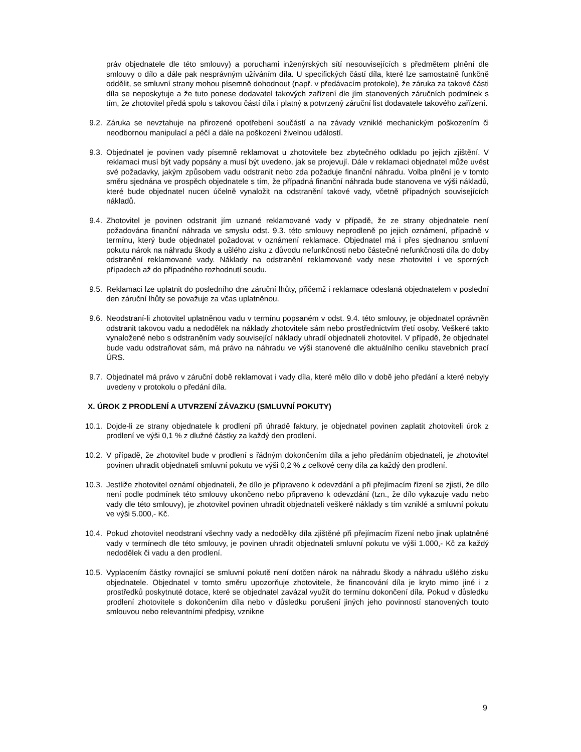práv objednatele dle této smlouvy) a poruchami inženýrských sítí nesouvisejících s předmětem plnění dle smlouvy o dílo a dále pak nesprávným užíváním díla. U specifických částí díla, které lze samostatně funkčně oddělit, se smluvní strany mohou písemně dohodnout (např. v předávacím protokole), že záruka za takové části díla se neposkytuje a že tuto ponese dodavatel takových zařízení dle jím stanovených záručních podmínek s tím, že zhotovitel předá spolu s takovou částí díla i platný a potvrzený záruční list dodavatele takového zařízení.
9.2. Záruka se nevztahuje na přirozené opotřebení součástí a na závady vzniklé mechanickým poškozením či neodbornou manipulací a péčí a dále na poškození živelnou událostí.
9.3. Objednatel je povinen vady písemně reklamovat u zhotovitele bez zbytečného odkladu po jejich zjištění. V reklamaci musí být vady popsány a musí být uvedeno, jak se projevují. Dále v reklamaci objednatel může uvést své požadavky, jakým způsobem vadu odstranit nebo zda požaduje finanční náhradu. Volba plnění je v tomto směru sjednána ve prospěch objednatele s tím, že případná finanční náhrada bude stanovena ve výši nákladů, které bude objednatel nucen účelně vynaložit na odstranění takové vady, včetně případných souvisejících nákladů.
9.4. Zhotovitel je povinen odstranit jím uznané reklamované vady v případě, že ze strany objednatele není požadována finanční náhrada ve smyslu odst. 9.3. této smlouvy neprodleně po jejich oznámení, případně v termínu, který bude objednatel požadovat v oznámení reklamace. Objednatel má i přes sjednanou smluvní pokutu nárok na náhradu škody a ušlého zisku z důvodu nefunkčnosti nebo částečné nefunkčnosti díla do doby odstranění reklamované vady. Náklady na odstranění reklamované vady nese zhotovitel i ve sporných případech až do případného rozhodnutí soudu.
9.5. Reklamaci lze uplatnit do posledního dne záruční lhůty, přičemž i reklamace odeslaná objednatelem v poslední den záruční lhůty se považuje za včas uplatněnou.
9.6. Neodstraní-li zhotovitel uplatněnou vadu v termínu popsaném v odst. 9.4. této smlouvy, je objednatel oprávněn odstranit takovou vadu a nedodělek na náklady zhotovitele sám nebo prostřednictvím třetí osoby. Veškeré takto vynaložené nebo s odstraněním vady související náklady uhradí objednateli zhotovitel. V případě, že objednatel bude vadu odstraňovat sám, má právo na náhradu ve výši stanovené dle aktuálního ceníku stavebních prací ÚRS.
9.7. Objednatel má právo v záruční době reklamovat i vady díla, které mělo dílo v době jeho předání a které nebyly uvedeny v protokolu o předání díla.
X. ÚROK Z PRODLENÍ A UTVRZENÍ ZÁVAZKU (SMLUVNÍ POKUTY)
10.1. Dojde-li ze strany objednatele k prodlení při úhradě faktury, je objednatel povinen zaplatit zhotoviteli úrok z prodlení ve výši 0,1 % z dlužné částky za každý den prodlení.
10.2. V případě, že zhotovitel bude v prodlení s řádným dokončením díla a jeho předáním objednateli, je zhotovitel povinen uhradit objednateli smluvní pokutu ve výši 0,2 % z celkové ceny díla za každý den prodlení.
10.3. Jestliže zhotovitel oznámí objednateli, že dílo je připraveno k odevzdání a při přejímacím řízení se zjistí, že dílo není podle podmínek této smlouvy ukončeno nebo připraveno k odevzdání (tzn., že dílo vykazuje vadu nebo vady dle této smlouvy), je zhotovitel povinen uhradit objednateli veškeré náklady s tím vzniklé a smluvní pokutu ve výši 5.000,- Kč.
10.4. Pokud zhotovitel neodstraní všechny vady a nedodělky díla zjištěné při přejímacím řízení nebo jinak uplatněné vady v termínech dle této smlouvy, je povinen uhradit objednateli smluvní pokutu ve výši 1.000,- Kč za každý nedodělek či vadu a den prodlení.
10.5. Vyplacením částky rovnající se smluvní pokutě není dotčen nárok na náhradu škody a náhradu ušlého zisku objednatele. Objednatel v tomto směru upozorňuje zhotovitele, že financování díla je kryto mimo jiné i z prostředků poskytnuté dotace, které se objednatel zavázal využít do termínu dokončení díla. Pokud v důsledku prodlení zhotovitele s dokončením díla nebo v důsledku porušení jiných jeho povinností stanovených touto smlouvou nebo relevantními předpisy, vznikne
9